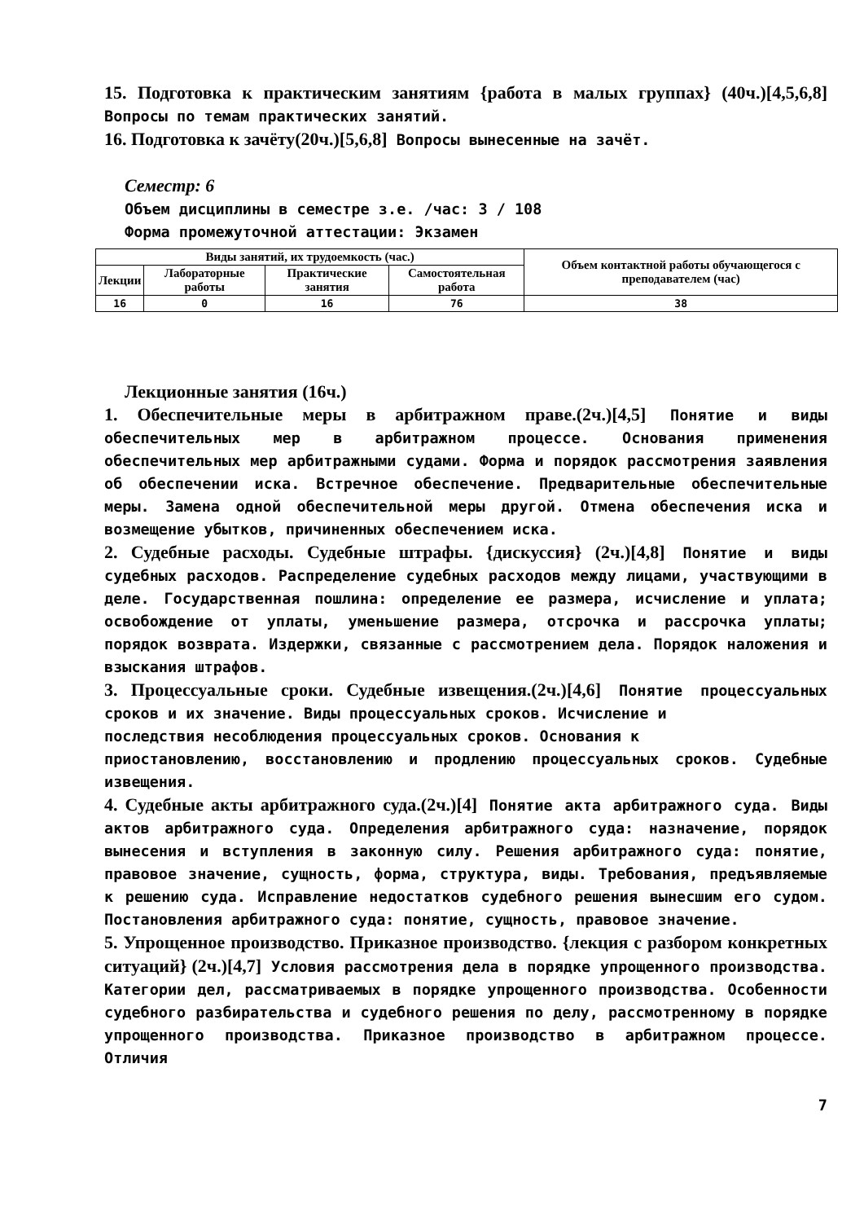15. Подготовка к практическим занятиям {работа в малых группах} (40ч.)[4,5,6,8] Вопросы по темам практических занятий.
16. Подготовка к зачёту(20ч.)[5,6,8] Вопросы вынесенные на зачёт.
Семестр: 6
Объем дисциплины в семестре з.е. /час: 3 / 108
Форма промежуточной аттестации: Экзамен
| Виды занятий, их трудоемкость (час.) | | | | Объем контактной работы обучающегося с преподавателем (час) |
| --- | --- | --- | --- | --- |
| Лекции | Лабораторные работы | Практические занятия | Самостоятельная работа | |
| 16 | 0 | 16 | 76 | 38 |
Лекционные занятия (16ч.)
1. Обеспечительные меры в арбитражном праве.(2ч.)[4,5] Понятие и виды обеспечительных мер в арбитражном процессе. Основания применения обеспечительных мер арбитражными судами. Форма и порядок рассмотрения заявления об обеспечении иска. Встречное обеспечение. Предварительные обеспечительные меры. Замена одной обеспечительной меры другой. Отмена обеспечения иска и возмещение убытков, причиненных обеспечением иска.
2. Судебные расходы. Судебные штрафы. {дискуссия} (2ч.)[4,8] Понятие и виды судебных расходов. Распределение судебных расходов между лицами, участвующими в деле. Государственная пошлина: определение ее размера, исчисление и уплата; освобождение от уплаты, уменьшение размера, отсрочка и рассрочка уплаты; порядок возврата. Издержки, связанные с рассмотрением дела. Порядок наложения и взыскания штрафов.
3. Процессуальные сроки. Судебные извещения.(2ч.)[4,6] Понятие процессуальных сроков и их значение. Виды процессуальных сроков. Исчисление и
последствия несоблюдения процессуальных сроков. Основания к
приостановлению, восстановлению и продлению процессуальных сроков. Судебные извещения.
4. Судебные акты арбитражного суда.(2ч.)[4] Понятие акта арбитражного суда. Виды актов арбитражного суда. Определения арбитражного суда: назначение, порядок вынесения и вступления в законную силу. Решения арбитражного суда: понятие, правовое значение, сущность, форма, структура, виды. Требования, предъявляемые к решению суда. Исправление недостатков судебного решения вынесшим его судом. Постановления арбитражного суда: понятие, сущность, правовое значение.
5. Упрощенное производство. Приказное производство. {лекция с разбором конкретных ситуаций} (2ч.)[4,7] Условия рассмотрения дела в порядке упрощенного производства. Категории дел, рассматриваемых в порядке упрощенного производства. Особенности судебного разбирательства и судебного решения по делу, рассмотренному в порядке упрощенного производства. Приказное производство в арбитражном процессе. Отличия
7